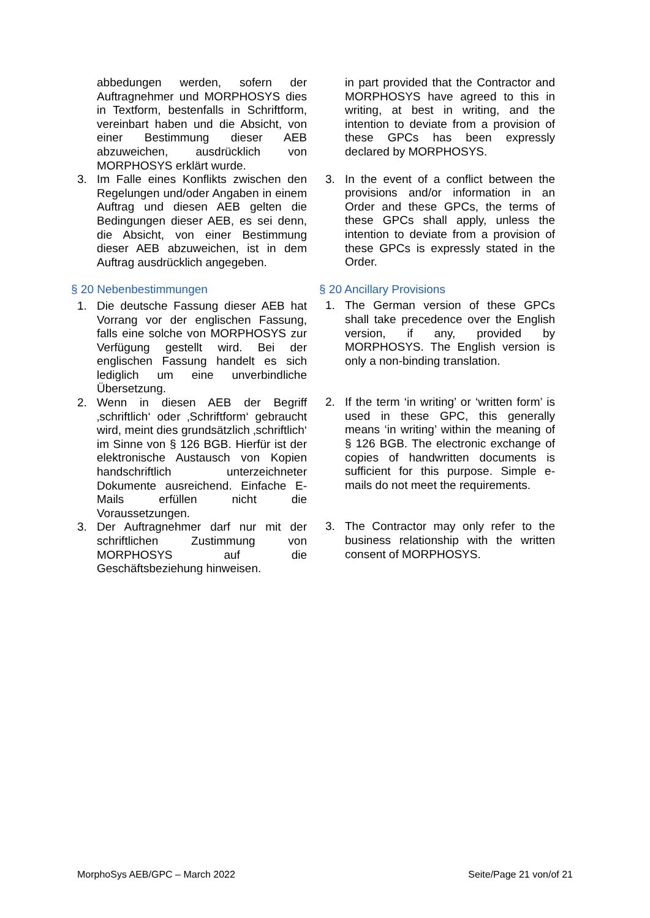abbedungen werden, sofern der Auftragnehmer und MORPHOSYS dies in Textform, bestenfalls in Schriftform, vereinbart haben und die Absicht, von einer Bestimmung dieser AEB abzuweichen, ausdrücklich von MORPHOSYS erklärt wurde.
3. Im Falle eines Konflikts zwischen den Regelungen und/oder Angaben in einem Auftrag und diesen AEB gelten die Bedingungen dieser AEB, es sei denn, die Absicht, von einer Bestimmung dieser AEB abzuweichen, ist in dem Auftrag ausdrücklich angegeben.
§ 20 Nebenbestimmungen
1. Die deutsche Fassung dieser AEB hat Vorrang vor der englischen Fassung, falls eine solche von MORPHOSYS zur Verfügung gestellt wird. Bei der englischen Fassung handelt es sich lediglich um eine unverbindliche Übersetzung.
2. Wenn in diesen AEB der Begriff ‚schriftlich‘ oder ‚Schriftform‘ gebraucht wird, meint dies grundsätzlich ‚schriftlich‘ im Sinne von § 126 BGB. Hierfür ist der elektronische Austausch von Kopien handschriftlich unterzeichneter Dokumente ausreichend. Einfache E-Mails erfüllen nicht die Voraussetzungen.
3. Der Auftragnehmer darf nur mit der schriftlichen Zustimmung von MORPHOSYS auf die Geschäftsbeziehung hinweisen.
in part provided that the Contractor and MORPHOSYS have agreed to this in writing, at best in writing, and the intention to deviate from a provision of these GPCs has been expressly declared by MORPHOSYS.
3. In the event of a conflict between the provisions and/or information in an Order and these GPCs, the terms of these GPCs shall apply, unless the intention to deviate from a provision of these GPCs is expressly stated in the Order.
§ 20 Ancillary Provisions
1. The German version of these GPCs shall take precedence over the English version, if any, provided by MORPHOSYS. The English version is only a non-binding translation.
2. If the term ‘in writing’ or ‘written form’ is used in these GPC, this generally means ‘in writing’ within the meaning of § 126 BGB. The electronic exchange of copies of handwritten documents is sufficient for this purpose. Simple e-mails do not meet the requirements.
3. The Contractor may only refer to the business relationship with the written consent of MORPHOSYS.
MorphoSys AEB/GPC – March 2022 Seite/Page 21 von/of 21